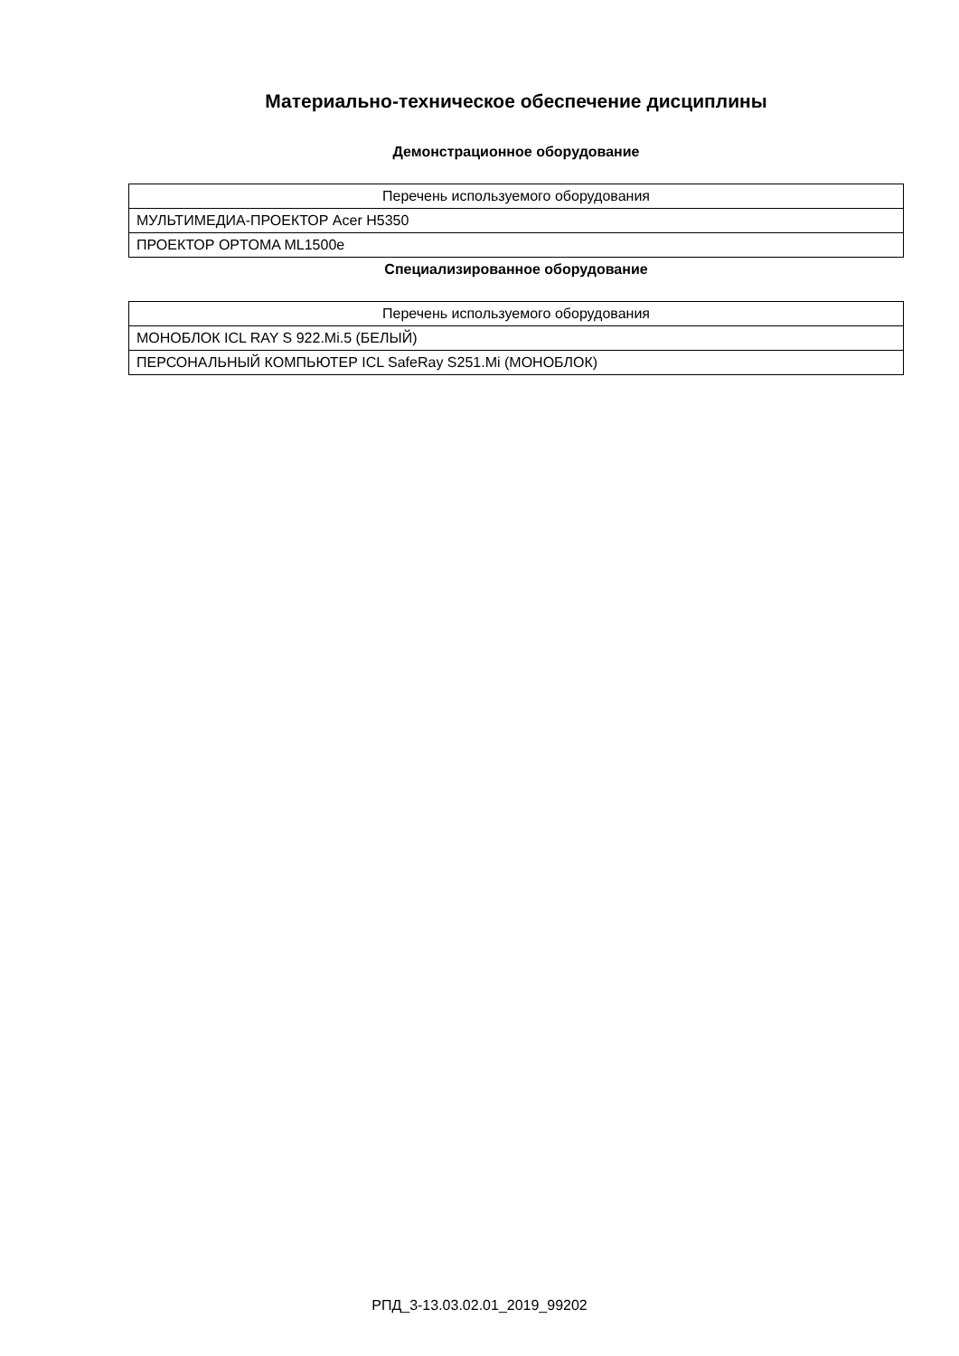Материально-техническое обеспечение дисциплины
Демонстрационное оборудование
| Перечень используемого оборудования |
| --- |
| МУЛЬТИМЕДИА-ПРОЕКТОР Acer H5350 |
| ПРОЕКТОР OPTOMA ML1500e |
Специализированное оборудование
| Перечень используемого оборудования |
| --- |
| МОНОБЛОК ICL RAY S 922.Mi.5 (БЕЛЫЙ) |
| ПЕРСОНАЛЬНЫЙ КОМПЬЮТЕР ICL SafeRay S251.Mi (МОНОБЛОК) |
РПД_3-13.03.02.01_2019_99202